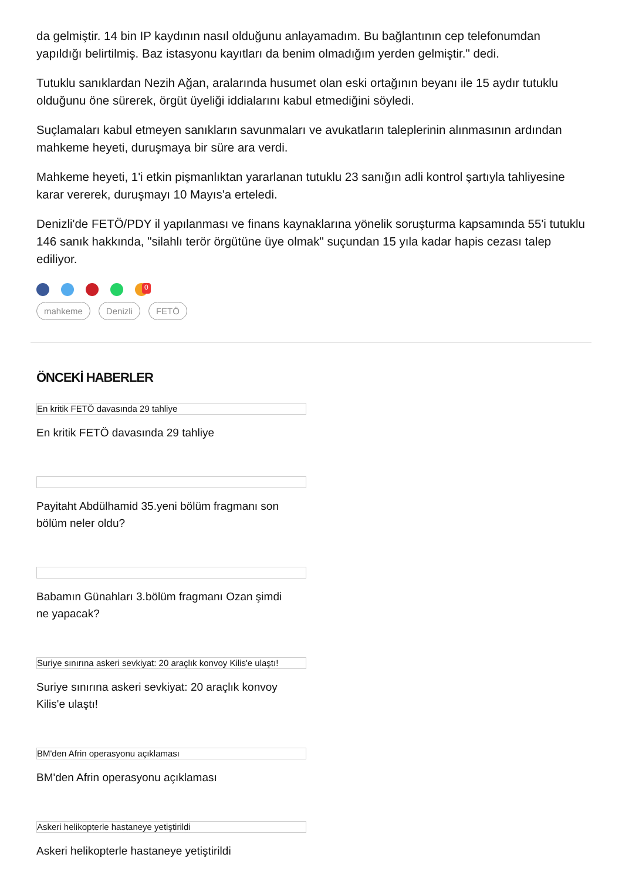da gelmiştir. 14 bin IP kaydının nasıl olduğunu anlayamadım. Bu bağlantının cep telefonumdan yapıldığı belirtilmiş. Baz istasyonu kayıtları da benim olmadığım yerden gelmiştir." dedi.
Tutuklu sanıklardan Nezih Ağan, aralarında husumet olan eski ortağının beyanı ile 15 aydır tutuklu olduğunu öne sürerek, örgüt üyeliği iddialarını kabul etmediğini söyledi.
Suçlamaları kabul etmeyen sanıkların savunmaları ve avukatların taleplerinin alınmasının ardından mahkeme heyeti, duruşmaya bir süre ara verdi.
Mahkeme heyeti, 1'i etkin pişmanlıktan yararlanan tutuklu 23 sanığın adli kontrol şartıyla tahliyesine karar vererek, duruşmayı 10 Mayıs'a erteledi.
Denizli'de FETÖ/PDY il yapılanması ve finans kaynaklarına yönelik soruşturma kapsamında 55'i tutuklu 146 sanık hakkında, "silahlı terör örgütüne üye olmak" suçundan 15 yıla kadar hapis cezası talep ediliyor.
0
mahkeme Denizli FETÖ
ÖNCEKİ HABERLER
En kritik FETÖ davasında 29 tahliye
En kritik FETÖ davasında 29 tahliye
Payitaht Abdülhamid 35.yeni bölüm fragmanı son bölüm neler oldu?
Babamın Günahları 3.bölüm fragmanı Ozan şimdi ne yapacak?
Suriye sınırına askeri sevkiyat: 20 araçlık konvoy Kilis'e ulaştı!
Suriye sınırına askeri sevkiyat: 20 araçlık konvoy Kilis'e ulaştı!
BM'den Afrin operasyonu açıklaması
BM'den Afrin operasyonu açıklaması
Askeri helikopterle hastaneye yetiştirildi
Askeri helikopterle hastaneye yetiştirildi